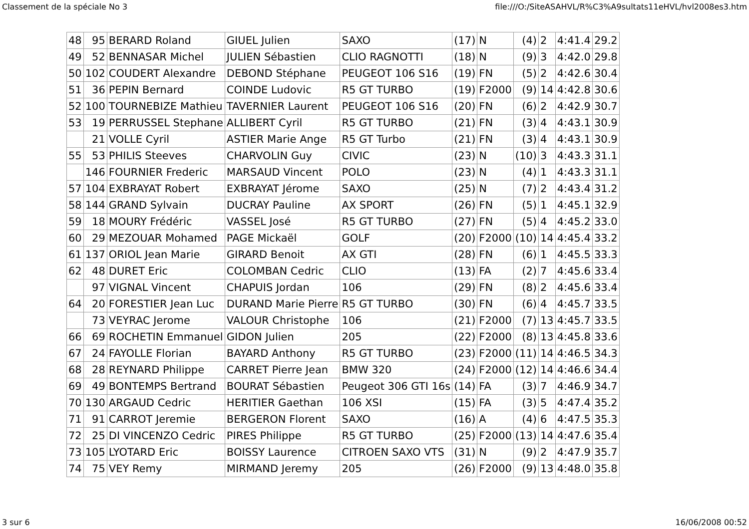Classement de la spéciale No 3 file:///O:/SiteASAHVL/R%C3%A9sultats11eHVL/hvl2008es3.htm
| 48 | 95 | BERARD Roland | GIUEL Julien | SAXO | (17) | N | (4) | 2 | 4:41.4 | 29.2 |
| 49 | 52 | BENNASAR Michel | JULIEN Sébastien | CLIO RAGNOTTI | (18) | N | (9) | 3 | 4:42.0 | 29.8 |
| 50 | 102 | COUDERT Alexandre | DEBOND Stéphane | PEUGEOT 106 S16 | (19) | FN | (5) | 2 | 4:42.6 | 30.4 |
| 51 | 36 | PEPIN Bernard | COINDE Ludovic | R5 GT TURBO | (19) | F2000 | (9) | 14 | 4:42.8 | 30.6 |
| 52 | 100 | TOURNEBIZE Mathieu | TAVERNIER Laurent | PEUGEOT 106 S16 | (20) | FN | (6) | 2 | 4:42.9 | 30.7 |
| 53 | 19 | PERRUSSEL Stephane | ALLIBERT Cyril | R5 GT TURBO | (21) | FN | (3) | 4 | 4:43.1 | 30.9 |
| | 21 | VOLLE Cyril | ASTIER Marie Ange | R5 GT Turbo | (21) | FN | (3) | 4 | 4:43.1 | 30.9 |
| 55 | 53 | PHILIS Steeves | CHARVOLIN Guy | CIVIC | (23) | N | (10) | 3 | 4:43.3 | 31.1 |
| | 146 | FOURNIER Frederic | MARSAUD Vincent | POLO | (23) | N | (4) | 1 | 4:43.3 | 31.1 |
| 57 | 104 | EXBRAYAT Robert | EXBRAYAT Jérome | SAXO | (25) | N | (7) | 2 | 4:43.4 | 31.2 |
| 58 | 144 | GRAND Sylvain | DUCRAY Pauline | AX SPORT | (26) | FN | (5) | 1 | 4:45.1 | 32.9 |
| 59 | 18 | MOURY Frédéric | VASSEL José | R5 GT TURBO | (27) | FN | (5) | 4 | 4:45.2 | 33.0 |
| 60 | 29 | MEZOUAR Mohamed | PAGE Mickaël | GOLF | (20) | F2000 | (10) | 14 | 4:45.4 | 33.2 |
| 61 | 137 | ORIOL Jean Marie | GIRARD Benoit | AX GTI | (28) | FN | (6) | 1 | 4:45.5 | 33.3 |
| 62 | 48 | DURET Eric | COLOMBAN Cedric | CLIO | (13) | FA | (2) | 7 | 4:45.6 | 33.4 |
| | 97 | VIGNAL Vincent | CHAPUIS Jordan | 106 | (29) | FN | (8) | 2 | 4:45.6 | 33.4 |
| 64 | 20 | FORESTIER Jean Luc | DURAND Marie Pierre | R5 GT TURBO | (30) | FN | (6) | 4 | 4:45.7 | 33.5 |
| | 73 | VEYRAC Jerome | VALOUR Christophe | 106 | (21) | F2000 | (7) | 13 | 4:45.7 | 33.5 |
| 66 | 69 | ROCHETIN Emmanuel | GIDON Julien | 205 | (22) | F2000 | (8) | 13 | 4:45.8 | 33.6 |
| 67 | 24 | FAYOLLE Florian | BAYARD Anthony | R5 GT TURBO | (23) | F2000 | (11) | 14 | 4:46.5 | 34.3 |
| 68 | 28 | REYNARD Philippe | CARRET Pierre Jean | BMW 320 | (24) | F2000 | (12) | 14 | 4:46.6 | 34.4 |
| 69 | 49 | BONTEMPS Bertrand | BOURAT Sébastien | Peugeot 306 GTI 16s | (14) | FA | (3) | 7 | 4:46.9 | 34.7 |
| 70 | 130 | ARGAUD Cedric | HERITIER Gaethan | 106 XSI | (15) | FA | (3) | 5 | 4:47.4 | 35.2 |
| 71 | 91 | CARROT Jeremie | BERGERON Florent | SAXO | (16) | A | (4) | 6 | 4:47.5 | 35.3 |
| 72 | 25 | DI VINCENZO Cedric | PIRES Philippe | R5 GT TURBO | (25) | F2000 | (13) | 14 | 4:47.6 | 35.4 |
| 73 | 105 | LYOTARD Eric | BOISSY Laurence | CITROEN SAXO VTS | (31) | N | (9) | 2 | 4:47.9 | 35.7 |
| 74 | 75 | VEY Remy | MIRMAND Jeremy | 205 | (26) | F2000 | (9) | 13 | 4:48.0 | 35.8 |
3 sur 6 16/06/2008 00:52